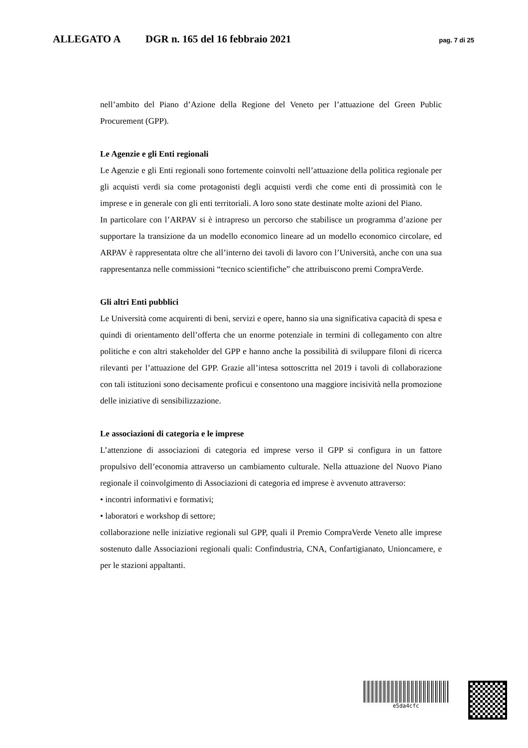ALLEGATO A DGR n. 165 del 16 febbraio 2021 pag. 7 di 25
nell’ambito del Piano d’Azione della Regione del Veneto per l’attuazione del Green Public Procurement (GPP).
Le Agenzie e gli Enti regionali
Le Agenzie e gli Enti regionali sono fortemente coinvolti nell’attuazione della politica regionale per gli acquisti verdi sia come protagonisti degli acquisti verdi che come enti di prossimità con le imprese e in generale con gli enti territoriali. A loro sono state destinate molte azioni del Piano.
In particolare con l’ARPAV si è intrapreso un percorso che stabilisce un programma d’azione per supportare la transizione da un modello economico lineare ad un modello economico circolare, ed ARPAV è rappresentata oltre che all’interno dei tavoli di lavoro con l’Università, anche con una sua rappresentanza nelle commissioni “tecnico scientifiche” che attribuiscono premi CompraVerde.
Gli altri Enti pubblici
Le Università come acquirenti di beni, servizi e opere, hanno sia una significativa capacità di spesa e quindi di orientamento dell’offerta che un enorme potenziale in termini di collegamento con altre politiche e con altri stakeholder del GPP e hanno anche la possibilità di sviluppare filoni di ricerca rilevanti per l’attuazione del GPP. Grazie all’intesa sottoscritta nel 2019 i tavoli di collaborazione con tali istituzioni sono decisamente proficui e consentono una maggiore incisività nella promozione delle iniziative di sensibilizzazione.
Le associazioni di categoria e le imprese
L’attenzione di associazioni di categoria ed imprese verso il GPP si configura in un fattore propulsivo dell’economia attraverso un cambiamento culturale. Nella attuazione del Nuovo Piano regionale il coinvolgimento di Associazioni di categoria ed imprese è avvenuto attraverso:
• incontri informativi e formativi;
• laboratori e workshop di settore;
collaborazione nelle iniziative regionali sul GPP, quali il Premio CompraVerde Veneto alle imprese sostenuto dalle Associazioni regionali quali: Confindustria, CNA, Confartigianato, Unioncamere, e per le stazioni appaltanti.
e5da4cfc